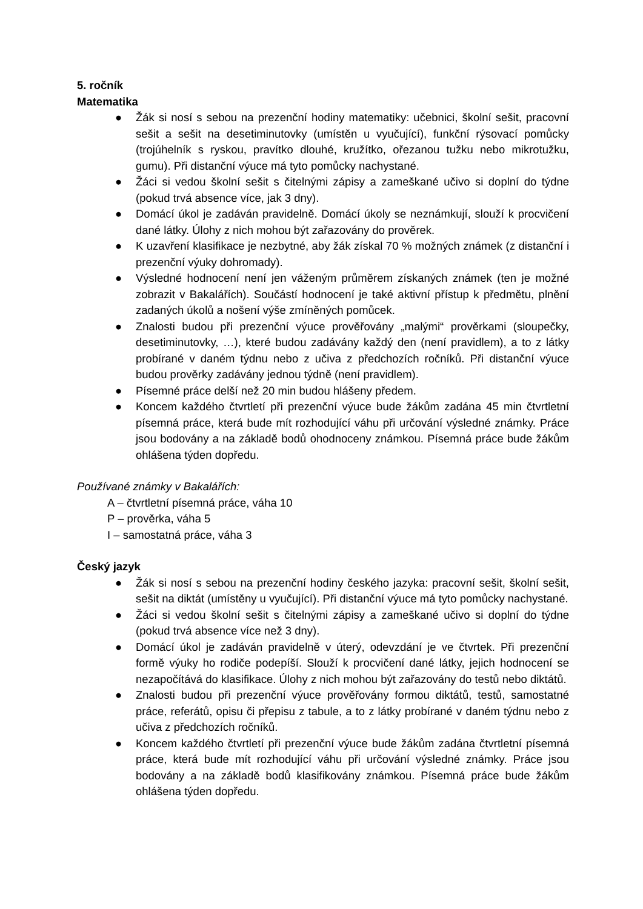5. ročník
Matematika
● Žák si nosí s sebou na prezenční hodiny matematiky: učebnici, školní sešit, pracovní sešit a sešit na desetiminutovky (umístěn u vyučující), funkční rýsovací pomůcky (trojúhelník s ryskou, pravítko dlouhé, kružítko, ořezanou tužku nebo mikrotužku, gumu). Při distanční výuce má tyto pomůcky nachystané.
● Žáci si vedou školní sešit s čitelnými zápisy a zameškané učivo si doplní do týdne (pokud trvá absence více, jak 3 dny).
● Domácí úkol je zadáván pravidelně. Domácí úkoly se neznámkují, slouží k procvičení dané látky. Úlohy z nich mohou být zařazovány do prověrek.
● K uzavření klasifikace je nezbytné, aby žák získal 70 % možných známek (z distanční i prezenční výuky dohromady).
● Výsledné hodnocení není jen váženým průměrem získaných známek (ten je možné zobrazit v Bakalářích). Součástí hodnocení je také aktivní přístup k předmětu, plnění zadaných úkolů a nošení výše zmíněných pomůcek.
● Znalosti budou při prezenční výuce prověřovány „malými“ prověrkami (sloupečky, desetiminutovky, …), které budou zadávány každý den (není pravidlem), a to z látky probírané v daném týdnu nebo z učiva z předchozích ročníků. Při distanční výuce budou prověrky zadávány jednou týdně (není pravidlem).
● Písemné práce delší než 20 min budou hlášeny předem.
● Koncem každého čtvrtletí při prezenční výuce bude žákům zadána 45 min čtvrtletní písemná práce, která bude mít rozhodující váhu při určování výsledné známky. Práce jsou bodovány a na základě bodů ohodnoceny známkou. Písemná práce bude žákům ohlášena týden dopředu.
Používané známky v Bakalářích:
A – čtvrtletní písemná práce, váha 10
P – prověrka, váha 5
I – samostatná práce, váha 3
Český jazyk
● Žák si nosí s sebou na prezenční hodiny českého jazyka: pracovní sešit, školní sešit, sešit na diktát (umístěny u vyučující). Při distanční výuce má tyto pomůcky nachystané.
● Žáci si vedou školní sešit s čitelnými zápisy a zameškané učivo si doplní do týdne (pokud trvá absence více než 3 dny).
● Domácí úkol je zadáván pravidelně v úterý, odevzdání je ve čtvrtek. Při prezenční formě výuky ho rodiče podepíší. Slouží k procvičení dané látky, jejich hodnocení se nezapočítává do klasifikace. Úlohy z nich mohou být zařazovány do testů nebo diktátů.
● Znalosti budou při prezenční výuce prověřovány formou diktátů, testů, samostatné práce, referátů, opisu či přepisu z tabule, a to z látky probírané v daném týdnu nebo z učiva z předchozích ročníků.
● Koncem každého čtvrtletí při prezenční výuce bude žákům zadána čtvrtletní písemná práce, která bude mít rozhodující váhu při určování výsledné známky. Práce jsou bodovány a na základě bodů klasifikovány známkou. Písemná práce bude žákům ohlášena týden dopředu.